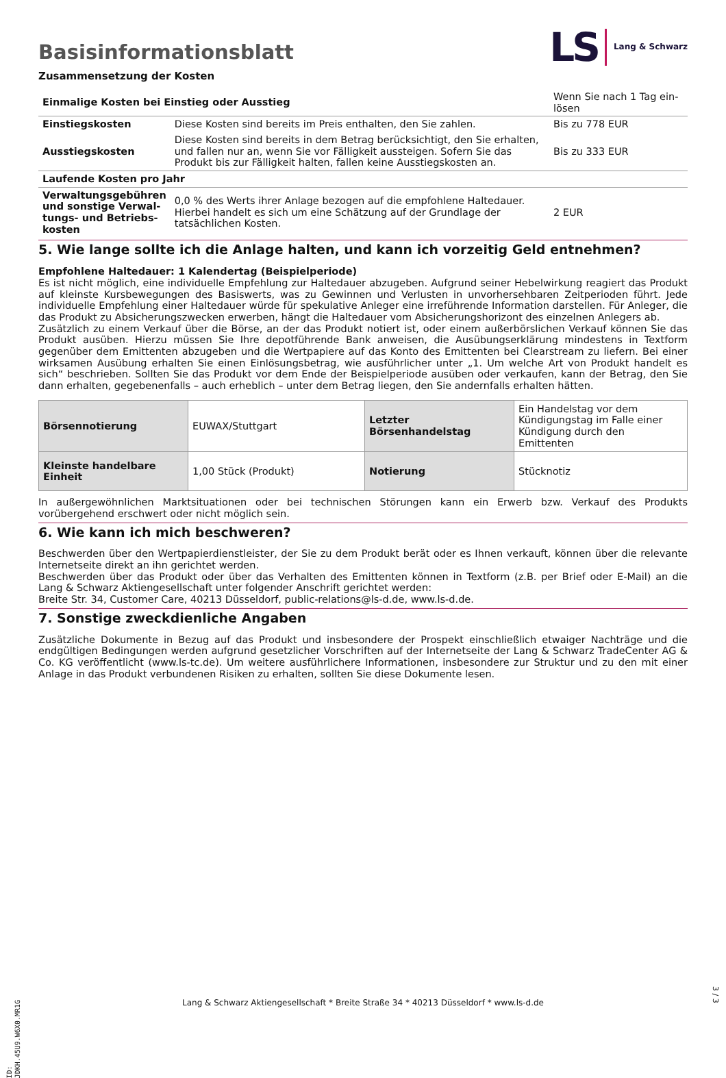Basisinformationsblatt
LS Lang & Schwarz
Zusammensetzung der Kosten
| Einmalige Kosten bei Einstieg oder Ausstieg | | Wenn Sie nach 1 Tag ein-lösen |
| Einstiegskosten | Diese Kosten sind bereits im Preis enthalten, den Sie zahlen. | Bis zu 778 EUR |
| Ausstiegskosten | Diese Kosten sind bereits in dem Betrag berücksichtigt, den Sie erhalten, und fallen nur an, wenn Sie vor Fälligkeit aussteigen. Sofern Sie das Produkt bis zur Fälligkeit halten, fallen keine Ausstiegskosten an. | Bis zu 333 EUR |
| Laufende Kosten pro Jahr | | |
| Verwaltungsgebühren und sonstige Verwal-tungs- und Betriebs-kosten | 0,0 % des Werts ihrer Anlage bezogen auf die empfohlene Haltedauer. Hierbei handelt es sich um eine Schätzung auf der Grundlage der tatsächlichen Kosten. | 2 EUR |
5. Wie lange sollte ich die Anlage halten, und kann ich vorzeitig Geld entnehmen?
Empfohlene Haltedauer: 1 Kalendertag (Beispielperiode)
Es ist nicht möglich, eine individuelle Empfehlung zur Haltedauer abzugeben. Aufgrund seiner Hebelwirkung reagiert das Produkt auf kleinste Kursbewegungen des Basiswerts, was zu Gewinnen und Verlusten in unvorhersehbaren Zeitperioden führt. Jede individuelle Empfehlung einer Haltedauer würde für spekulative Anleger eine irreführende Information darstellen. Für Anleger, die das Produkt zu Absicherungszwecken erwerben, hängt die Haltedauer vom Absicherungshorizont des einzelnen Anlegers ab.
Zusätzlich zu einem Verkauf über die Börse, an der das Produkt notiert ist, oder einem außerbörslichen Verkauf können Sie das Produkt ausüben. Hierzu müssen Sie Ihre depotführende Bank anweisen, die Ausübungserklärung mindestens in Textform gegenüber dem Emittenten abzugeben und die Wertpapiere auf das Konto des Emittenten bei Clearstream zu liefern. Bei einer wirksamen Ausübung erhalten Sie einen Einlösungsbetrag, wie ausführlicher unter „1. Um welche Art von Produkt handelt es sich“ beschrieben. Sollten Sie das Produkt vor dem Ende der Beispielperiode ausüben oder verkaufen, kann der Betrag, den Sie dann erhalten, gegebenenfalls – auch erheblich – unter dem Betrag liegen, den Sie andernfalls erhalten hätten.
| Börsennotierung | EUWAX/Stuttgart | Letzter Börsenhandelstag | Ein Handelstag vor dem Kündigungstag im Falle einer Kündigung durch den Emittenten |
| Kleinste handelbare Einheit | 1,00 Stück (Produkt) | Notierung | Stücknotiz |
In außergewöhnlichen Marktsituationen oder bei technischen Störungen kann ein Erwerb bzw. Verkauf des Produkts vorübergehend erschwert oder nicht möglich sein.
6. Wie kann ich mich beschweren?
Beschwerden über den Wertpapierdienstleister, der Sie zu dem Produkt berät oder es Ihnen verkauft, können über die relevante Internetseite direkt an ihn gerichtet werden.
Beschwerden über das Produkt oder über das Verhalten des Emittenten können in Textform (z.B. per Brief oder E-Mail) an die Lang & Schwarz Aktiengesellschaft unter folgender Anschrift gerichtet werden:
Breite Str. 34, Customer Care, 40213 Düsseldorf, public-relations@ls-d.de, www.ls-d.de.
7. Sonstige zweckdienliche Angaben
Zusätzliche Dokumente in Bezug auf das Produkt und insbesondere der Prospekt einschließlich etwaiger Nachträge und die endgültigen Bedingungen werden aufgrund gesetzlicher Vorschriften auf der Internetseite der Lang & Schwarz TradeCenter AG & Co. KG veröffentlicht (www.ls-tc.de). Um weitere ausführlichere Informationen, insbesondere zur Struktur und zu den mit einer Anlage in das Produkt verbundenen Risiken zu erhalten, sollten Sie diese Dokumente lesen.
ID: JDKH.45U9.W6X0.MR1G
Lang & Schwarz Aktiengesellschaft * Breite Straße 34 * 40213 Düsseldorf * www.ls-d.de
3 / 3